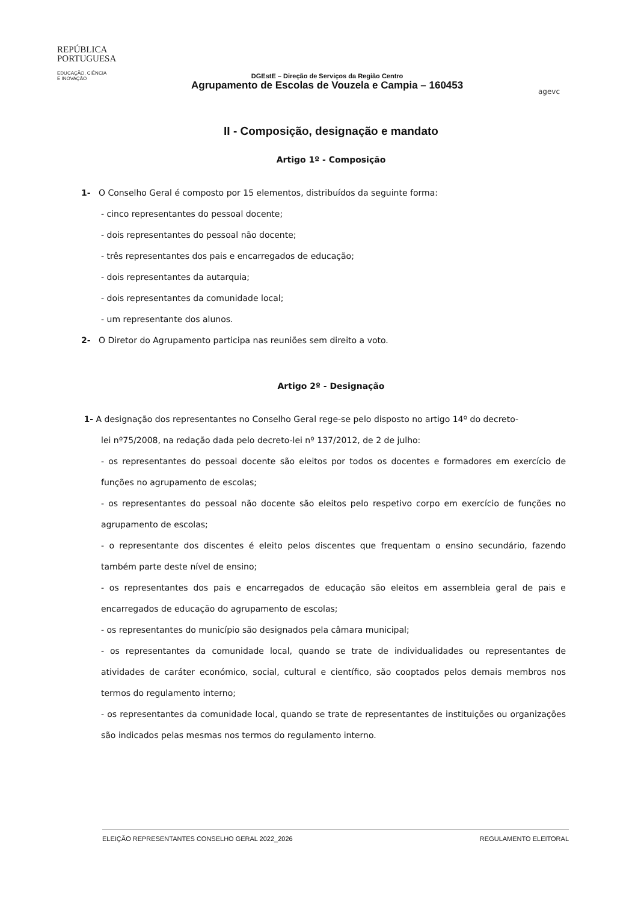REPÚBLICA
PORTUGUESA
EDUCAÇÃO, CIÊNCIA
E INOVAÇÃO
DGEstE – Direção de Serviços da Região Centro
Agrupamento de Escolas de Vouzela e Campia – 160453
agevc
II - Composição, designação e mandato
Artigo 1º - Composição
1- O Conselho Geral é composto por 15 elementos, distribuídos da seguinte forma:
- cinco representantes do pessoal docente;
- dois representantes do pessoal não docente;
- três representantes dos pais e encarregados de educação;
- dois representantes da autarquia;
- dois representantes da comunidade local;
- um representante dos alunos.
2- O Diretor do Agrupamento participa nas reuniões sem direito a voto.
Artigo 2º - Designação
1- A designação dos representantes no Conselho Geral rege-se pelo disposto no artigo 14º do decreto-
lei nº75/2008, na redação dada pelo decreto-lei nº 137/2012, de 2 de julho:
- os representantes do pessoal docente são eleitos por todos os docentes e formadores em exercício de funções no agrupamento de escolas;
- os representantes do pessoal não docente são eleitos pelo respetivo corpo em exercício de funções no agrupamento de escolas;
- o representante dos discentes é eleito pelos discentes que frequentam o ensino secundário, fazendo também parte deste nível de ensino;
- os representantes dos pais e encarregados de educação são eleitos em assembleia geral de pais e encarregados de educação do agrupamento de escolas;
- os representantes do município são designados pela câmara municipal;
- os representantes da comunidade local, quando se trate de individualidades ou representantes de atividades de caráter económico, social, cultural e científico, são cooptados pelos demais membros nos termos do regulamento interno;
- os representantes da comunidade local, quando se trate de representantes de instituições ou organizações são indicados pelas mesmas nos termos do regulamento interno.
ELEIÇÃO REPRESENTANTES CONSELHO GERAL 2022_2026 REGULAMENTO ELEITORAL